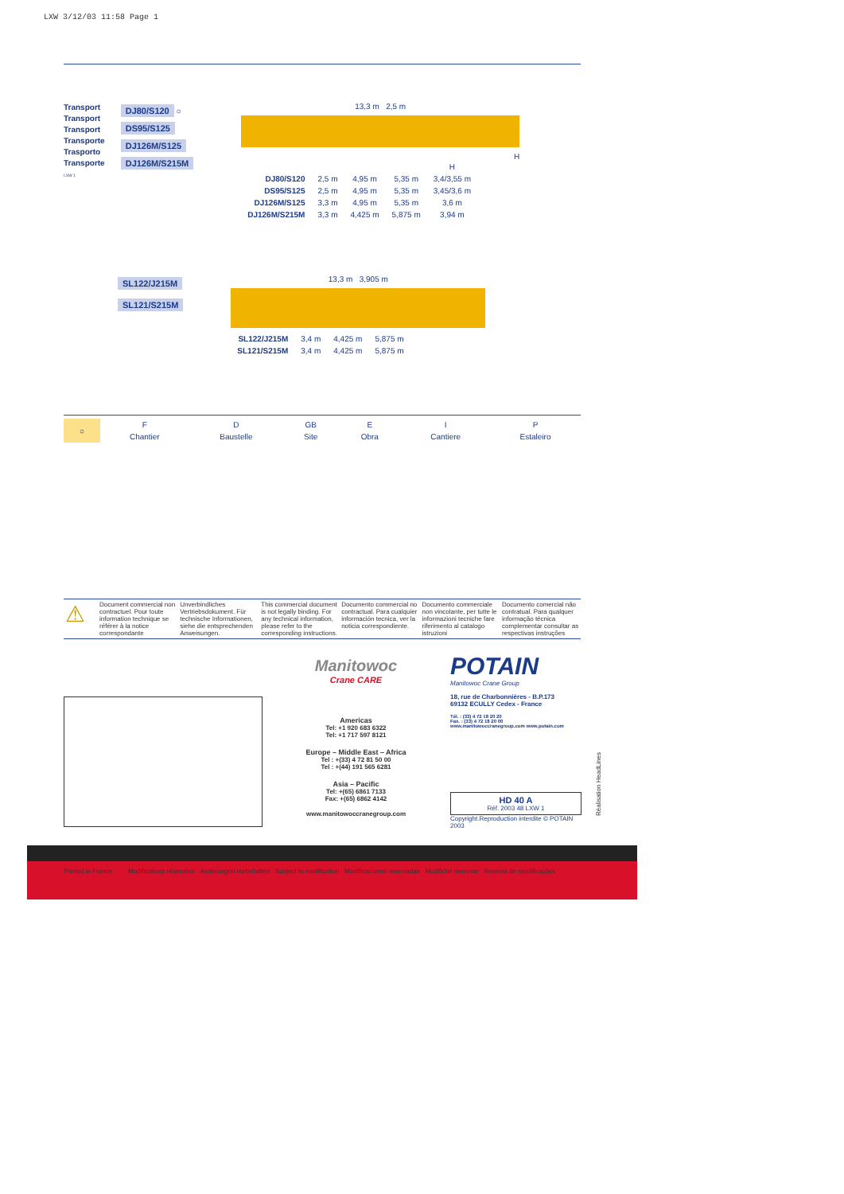LXW 3/12/03 11:58 Page 1
Transport
Transport
Transport
Transporte
Trasporto
Transporte
LXW 1
DJ80/S120 ○
DS95/S125
DJ126M/S125
DJ126M/S215M
13,3 m 2,5 m
H
| | | | | H |
| DJ80/S120 | 2,5 m | 4,95 m | 5,35 m | 3,4/3,55 m |
| DS95/S125 | 2,5 m | 4,95 m | 5,35 m | 3,45/3,6 m |
| DJ126M/S125 | 3,3 m | 4,95 m | 5,35 m | 3,6 m |
| DJ126M/S215M | 3,3 m | 4,425 m | 5,875 m | 3,94 m |
SL122/J215M
SL121/S215M
13,3 m 3,905 m
| SL122/J215M | 3,4 m | 4,425 m | 5,875 m |
| SL121/S215M | 3,4 m | 4,425 m | 5,875 m |
| ○ | F | D | GB | E | I | P |
| | Chantier | Baustelle | Site | Obra | Cantiere | Estaleiro |
| ⚠ | Document commercial non contractuel. Pour toute information technique se référer à la notice correspondante | Unverbindliches Vertriebsdokument. Für technische Informationen, siehe die entsprechenden Anweisungen. | This commercial document is not legally binding. For any technical information, please refer to the corresponding instructions. | Documento commercial no contractual. Para cualquier información tecnica, ver la noticia correspondiente. | Documento commerciale non vincolante, per tutte le informazioni tecniche fare riferimento al catalogo istruzioni | Documento comercial não contratual. Para qualquer informação técnica complementar consultar as respectivas instruções |
Manitowoc
Crane CARE
Americas
Tel: +1 920 683 6322
Tel: +1 717 597 8121
Europe – Middle East – Africa
Tel : +(33) 4 72 81 50 00
Tel : +(44) 191 565 6281
Asia – Pacific
Tel: +(65) 6861 7133
Fax: +(65) 6862 4142
www.manitowoccranegroup.com
POTAIN
Manitowoc Crane Group
18, rue de Charbonnières - B.P.173
69132 ECULLY Cedex - France
Tél. : (33) 4 72 18 20 20
Fax. : (33) 4 72 18 20 00
www.manitowoccranegroup.com www.potain.com
HD 40 A
Réf. 2003 48 LXW 1
Copyright.Reproduction interdite © POTAIN 2003
Réalisation HeadLines
Printed in France Modifications réservées Änderungen vorbehalten Subject to modification Modificaciones reservadas Modifiche riservate Reserva de modificações